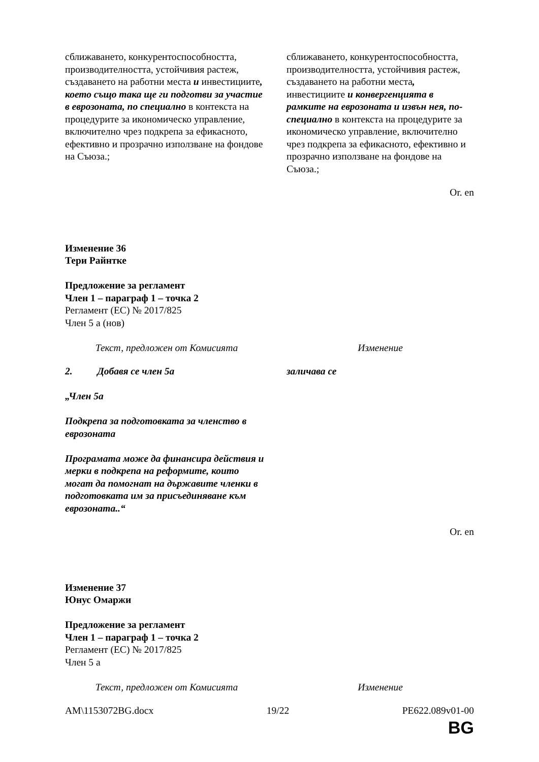| сближаването, конкурентоспособността, производителността, устойчивия растеж, създаването на работни места и инвестициите , което също така ще ги подготви за участие в еврозоната, по специално в контекста на процедурите за икономическо управление, включително чрез подкрепа за ефикасното, ефективно и прозрачно използване на фондове на Съюза.; | сближаването, конкурентоспособността, производителността, устойчивия растеж, създаването на работни места , инвестициите и конвергенцията в рамките на еврозоната и извън нея, по-специално в контекста на процедурите за икономическо управление, включително чрез подкрепа за ефикасното, ефективно и прозрачно използване на фондове на Съюза.; |
Or. en
Изменение 36
Тери Райнтке
Предложение за регламент
Член 1 – параграф 1 – точка 2
Регламент (ЕС) № 2017/825
Член 5 а (нов)
| Текст, предложен от Комисията | Изменение |
| 2. Добавя се член 5а „Член 5а Подкрепа за подготовката за членство в еврозоната Програмата може да финансира действия и мерки в подкрепа на реформите, които могат да помогнат на държавите членки в подготовката им за присъединяване към еврозоната..“ | заличава се |
Or. en
Изменение 37
Юнус Омаржи
Предложение за регламент
Член 1 – параграф 1 – точка 2
Регламент (ЕС) № 2017/825
Член 5 а
| Текст, предложен от Комисията | Изменение |
AM\1153072BG.docx 19/22 PE622.089v01-00
BG